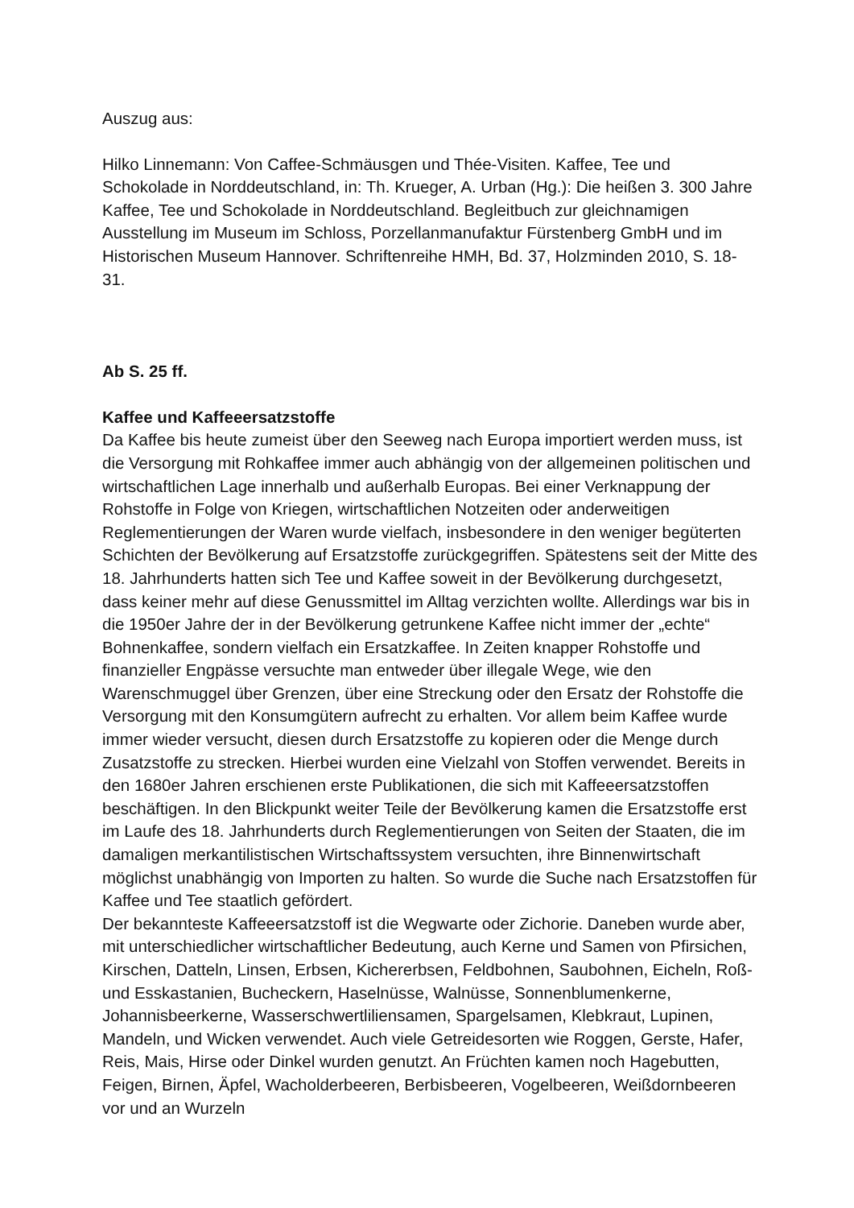Auszug aus:
Hilko Linnemann: Von Caffee-Schmäusgen und Thée-Visiten. Kaffee, Tee und Schokolade in Norddeutschland, in: Th. Krueger, A. Urban (Hg.): Die heißen 3. 300 Jahre Kaffee, Tee und Schokolade in Norddeutschland. Begleitbuch zur gleichnamigen Ausstellung im Museum im Schloss, Porzellanmanufaktur Fürstenberg GmbH und im Historischen Museum Hannover. Schriftenreihe HMH, Bd. 37, Holzminden 2010, S. 18-31.
Ab S. 25 ff.
Kaffee und Kaffeeersatzstoffe
Da Kaffee bis heute zumeist über den Seeweg nach Europa importiert werden muss, ist die Versorgung mit Rohkaffee immer auch abhängig von der allgemeinen politischen und wirtschaftlichen Lage innerhalb und außerhalb Europas. Bei einer Verknappung der Rohstoffe in Folge von Kriegen, wirtschaftlichen Notzeiten oder anderweitigen Reglementierungen der Waren wurde vielfach, insbesondere in den weniger begüterten Schichten der Bevölkerung auf Ersatzstoffe zurückgegriffen. Spätestens seit der Mitte des 18. Jahrhunderts hatten sich Tee und Kaffee soweit in der Bevölkerung durchgesetzt, dass keiner mehr auf diese Genussmittel im Alltag verzichten wollte. Allerdings war bis in die 1950er Jahre der in der Bevölkerung getrunkene Kaffee nicht immer der „echte“ Bohnenkaffee, sondern vielfach ein Ersatzkaffee. In Zeiten knapper Rohstoffe und finanzieller Engpässe versuchte man entweder über illegale Wege, wie den Warenschmuggel über Grenzen, über eine Streckung oder den Ersatz der Rohstoffe die Versorgung mit den Konsumgütern aufrecht zu erhalten. Vor allem beim Kaffee wurde immer wieder versucht, diesen durch Ersatzstoffe zu kopieren oder die Menge durch Zusatzstoffe zu strecken. Hierbei wurden eine Vielzahl von Stoffen verwendet. Bereits in den 1680er Jahren erschienen erste Publikationen, die sich mit Kaffeeersatzstoffen beschäftigen. In den Blickpunkt weiter Teile der Bevölkerung kamen die Ersatzstoffe erst im Laufe des 18. Jahrhunderts durch Reglementierungen von Seiten der Staaten, die im damaligen merkantilistischen Wirtschaftssystem versuchten, ihre Binnenwirtschaft möglichst unabhängig von Importen zu halten. So wurde die Suche nach Ersatzstoffen für Kaffee und Tee staatlich gefördert.
Der bekannteste Kaffeeersatzstoff ist die Wegwarte oder Zichorie. Daneben wurde aber, mit unterschiedlicher wirtschaftlicher Bedeutung, auch Kerne und Samen von Pfirsichen, Kirschen, Datteln, Linsen, Erbsen, Kichererbsen, Feldbohnen, Saubohnen, Eicheln, Roß- und Esskastanien, Bucheckern, Haselnüsse, Walnüsse, Sonnenblumenkerne, Johannisbeerkerne, Wasserschwertliliensamen, Spargelsamen, Klebkraut, Lupinen, Mandeln, und Wicken verwendet. Auch viele Getreidesorten wie Roggen, Gerste, Hafer, Reis, Mais, Hirse oder Dinkel wurden genutzt. An Früchten kamen noch Hagebutten, Feigen, Birnen, Äpfel, Wacholderbeeren, Berbisbeeren, Vogelbeeren, Weißdornbeeren vor und an Wurzeln